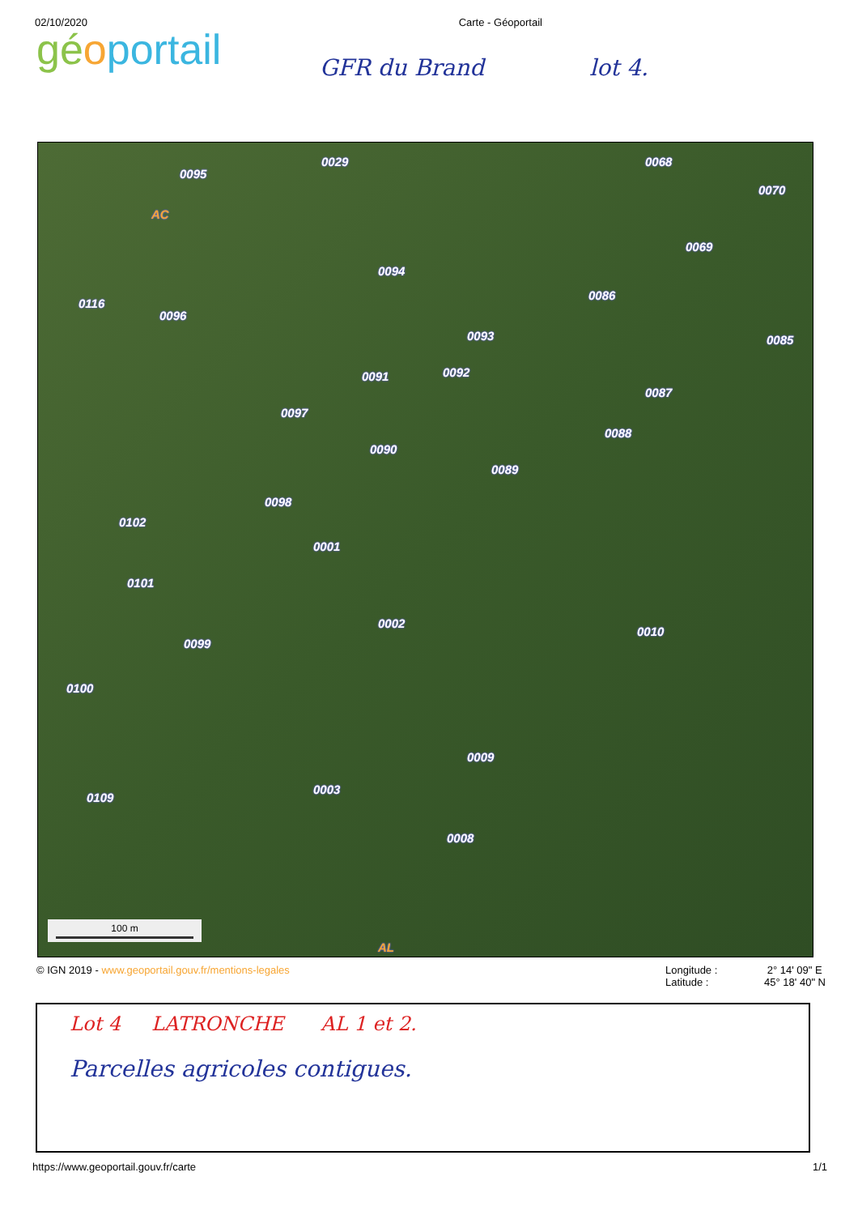02/10/2020 Carte - Géoportail
gé oportail
GFR du Brand lot 4.
0095
0029 0068
0070
AC
0069
0094
0116
0096
0086
0093 0085
0091 0092
0087
0097
0088
0090
0089
0098
0102
0001
0101
0002
0010
0099
0100
0009
0003
0109
0008
AL
100 m
© IGN 2019 - www.geoportail.gouv.fr/mentions-legales Longitude : 2° 14' 09" E
Latitude : 45° 18' 40" N
Lot 4 LATRONCHE AL 1 et 2.
Parcelles agricoles contigues.
https://www.geoportail.gouv.fr/carte 1/1